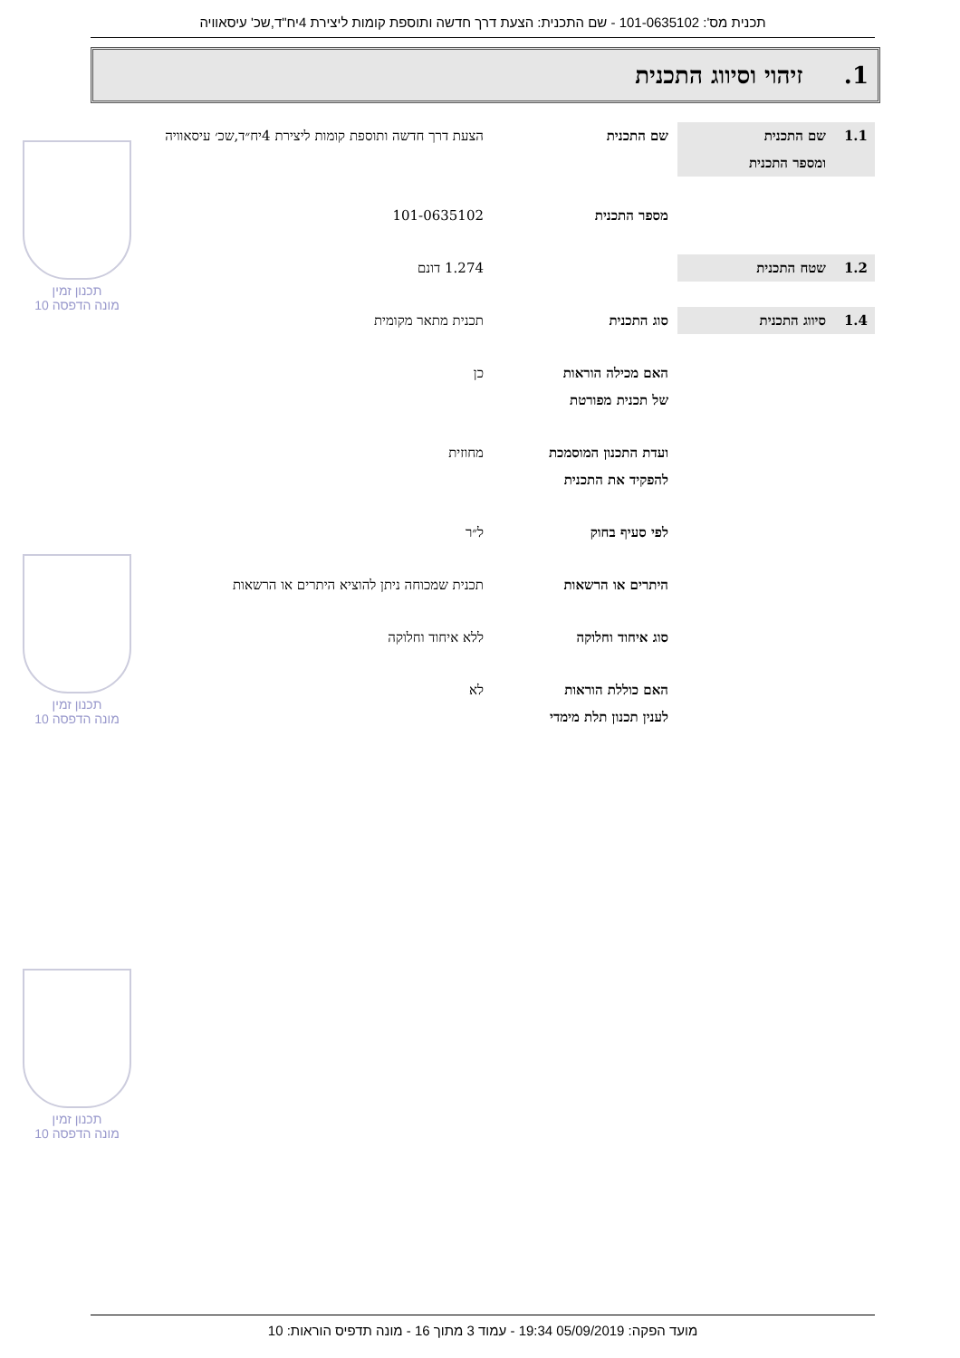תכנית מס': 101-0635102 - שם התכנית: הצעת דרך חדשה ותוספת קומות ליצירת 4יח"ד,שכ' עיסאוויה
1. זיהוי וסיווג התכנית
1.1 שם התכנית
ומספר התכנית
שם התכנית הצעת דרך חדשה ותוספת קומות ליצירת 4יח״ד,שכ׳ עיסאוויה
מספר התכנית 101-0635102
1.2 שטח התכנית 1.274 דונם
1.4 סיווג התכנית סוג התכנית תכנית מתאר מקומית
האם מכילה הוראות
של תכנית מפורטת
כן
ועדת התכנון המוסמכת
להפקיד את התכנית
מחוזית
לפי סעיף בחוק ל״ר
היתרים או הרשאות תכנית שמכוחה ניתן להוציא היתרים או הרשאות
סוג איחוד וחלוקה ללא איחוד וחלוקה
האם כוללת הוראות
לענין תכנון תלת מימדי
לא
תכנון זמין
מונה הדפסה 10
תכנון זמין
מונה הדפסה 10
תכנון זמין
מונה הדפסה 10
מועד הפקה: 05/09/2019 19:34 - עמוד 3 מתוך 16 - מונה תדפיס הוראות: 10